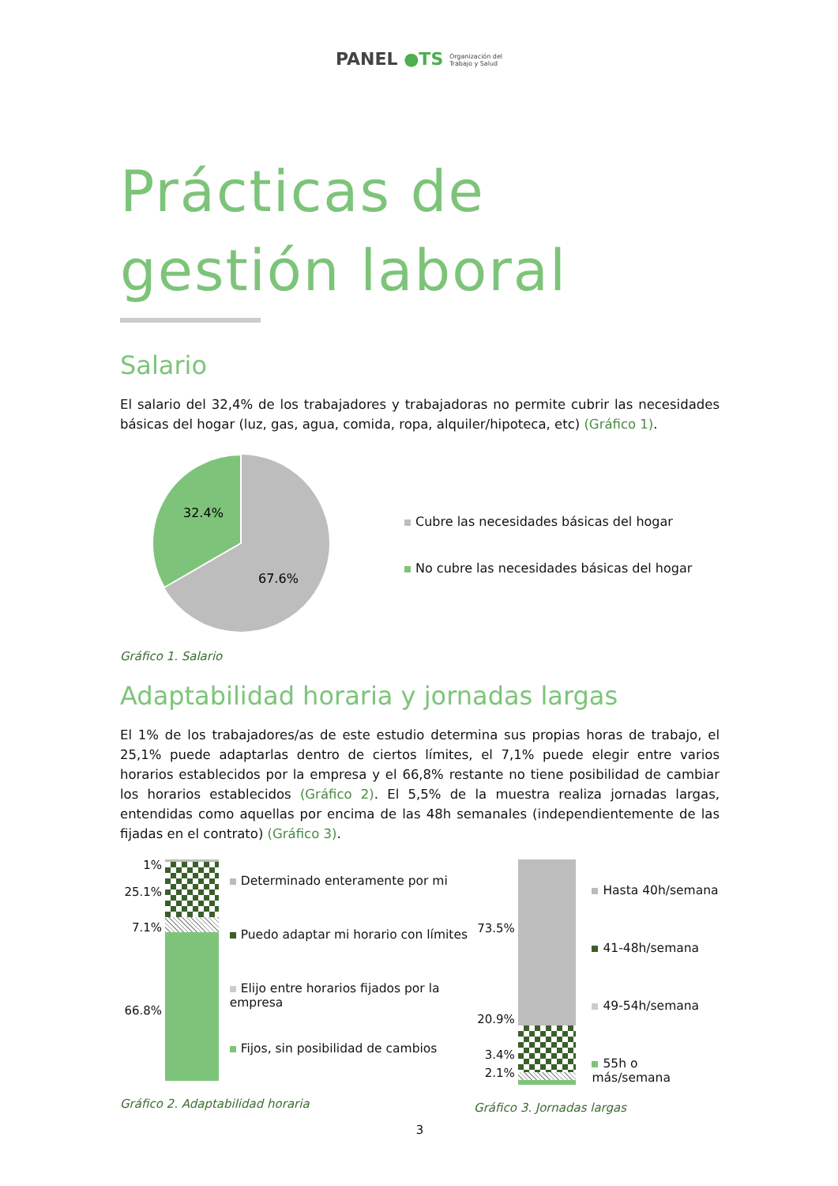PANEL ●TS Organización del
Trabajo y Salud
Prácticas de gestión laboral
Salario
El salario del 32,4% de los trabajadores y trabajadoras no permite cubrir las necesidades básicas del hogar (luz, gas, agua, comida, ropa, alquiler/hipoteca, etc) (Gráfico 1).
32.4%
67.6%
Cubre las necesidades básicas del hogar
No cubre las necesidades básicas del hogar
Gráfico 1. Salario
Adaptabilidad horaria y jornadas largas
El 1% de los trabajadores/as de este estudio determina sus propias horas de trabajo, el 25,1% puede adaptarlas dentro de ciertos límites, el 7,1% puede elegir entre varios horarios establecidos por la empresa y el 66,8% restante no tiene posibilidad de cambiar los horarios establecidos (Gráfico 2). El 5,5% de la muestra realiza jornadas largas, entendidas como aquellas por encima de las 48h semanales (independientemente de las fijadas en el contrato) (Gráfico 3).
1%
25.1%
7.1%
66.8%
Determinado enteramente por mi
Puedo adaptar mi horario con límites
Elijo entre horarios fijados por la empresa
Fijos, sin posibilidad de cambios
Gráfico 2. Adaptabilidad horaria
73.5%
20.9%
3.4%
2.1%
Hasta 40h/semana
41-48h/semana
49-54h/semana
55h o más/semana
Gráfico 3. Jornadas largas
3